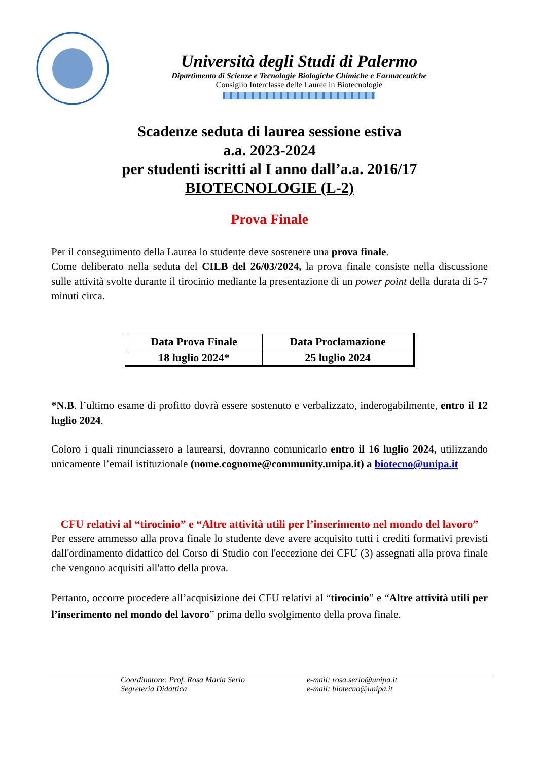Università degli Studi di Palermo
Dipartimento di Scienze e Tecnologie Biologiche Chimiche e Farmaceutiche
Consiglio Interclasse delle Lauree in Biotecnologie
Scadenze seduta di laurea sessione estiva
a.a. 2023-2024
per studenti iscritti al I anno dall’a.a. 2016/17
BIOTECNOLOGIE (L-2)
Prova Finale
Per il conseguimento della Laurea lo studente deve sostenere una prova finale.
Come deliberato nella seduta del CILB del 26/03/2024, la prova finale consiste nella discussione sulle attività svolte durante il tirocinio mediante la presentazione di un power point della durata di 5-7 minuti circa.
| Data Prova Finale | Data Proclamazione |
| --- | --- |
| 18 luglio 2024* | 25 luglio 2024 |
*N.B. l’ultimo esame di profitto dovrà essere sostenuto e verbalizzato, inderogabilmente, entro il 12 luglio 2024.
Coloro i quali rinunciassero a laurearsi, dovranno comunicarlo entro il 16 luglio 2024, utilizzando unicamente l’email istituzionale (nome.cognome@community.unipa.it) a biotecno@unipa.it
CFU relativi al “tirocinio” e “Altre attività utili per l’inserimento nel mondo del lavoro”
Per essere ammesso alla prova finale lo studente deve avere acquisito tutti i crediti formativi previsti dall'ordinamento didattico del Corso di Studio con l'eccezione dei CFU (3) assegnati alla prova finale che vengono acquisiti all'atto della prova.
Pertanto, occorre procedere all’acquisizione dei CFU relativi al “tirocinio” e “Altre attività utili per l’inserimento nel mondo del lavoro” prima dello svolgimento della prova finale.
Coordinatore: Prof. Rosa Maria Serio
Segreteria Didattica
e-mail: rosa.serio@unipa.it
e-mail: biotecno@unipa.it